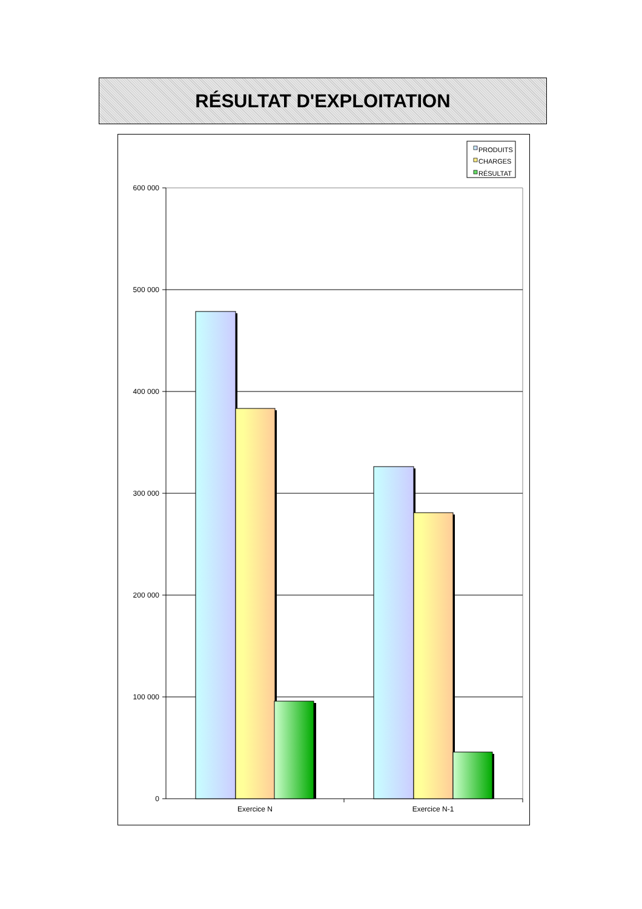RÉSULTAT D'EXPLOITATION
PRODUITS
CHARGES
RÉSULTAT
600 000
500 000
400 000
300 000
200 000
100 000
0
Exercice N
Exercice N-1